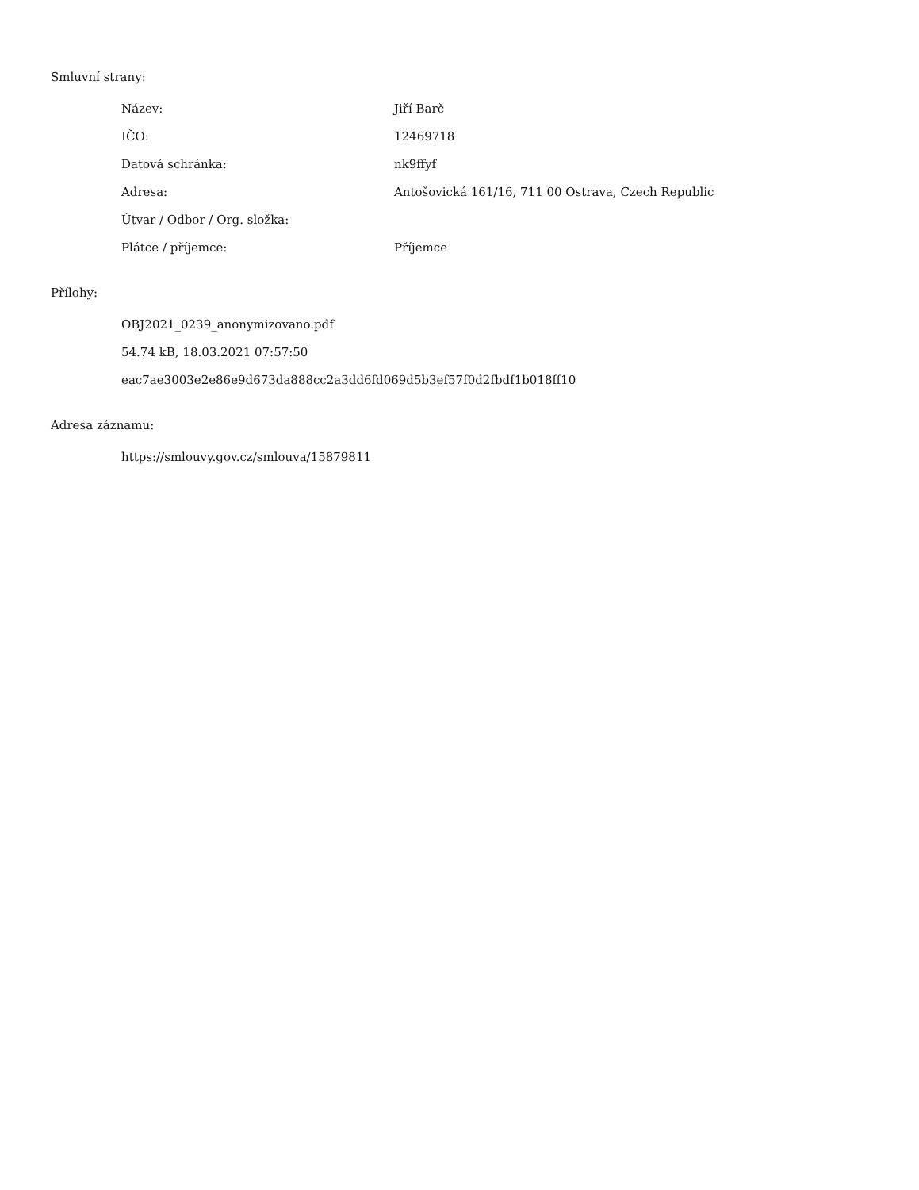Smluvní strany:
| Název: | Jiří Barč |
| IČO: | 12469718 |
| Datová schránka: | nk9ffyf |
| Adresa: | Antošovická 161/16, 711 00 Ostrava, Czech Republic |
| Útvar / Odbor / Org. složka: | |
| Plátce / příjemce: | Příjemce |
Přílohy:
OBJ2021_0239_anonymizovano.pdf
54.74 kB, 18.03.2021 07:57:50
eac7ae3003e2e86e9d673da888cc2a3dd6fd069d5b3ef57f0d2fbdf1b018ff10
Adresa záznamu:
https://smlouvy.gov.cz/smlouva/15879811